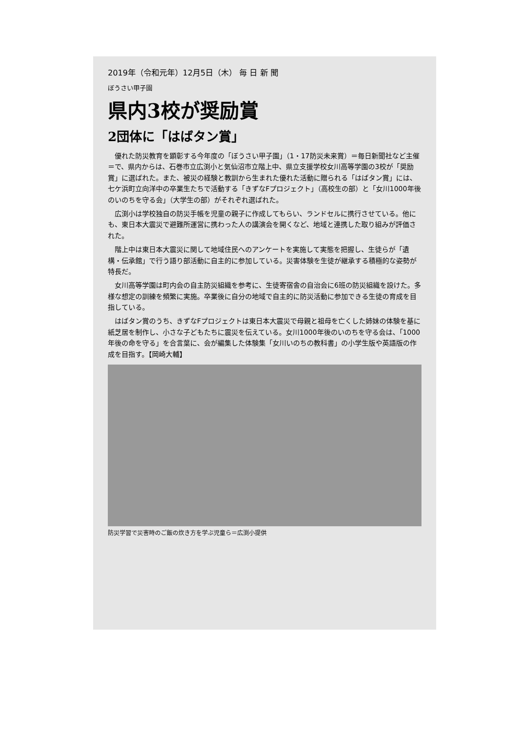2019年（令和元年）12月5日（木） 毎 日 新 聞
ぼうさい甲子園
県内3校が奨励賞
2団体に「はばタン賞」
優れた防災教育を顕彰する今年度の「ぼうさい甲子園」（1・17防災未来賞）＝毎日新聞社など主催＝で、県内からは、石巻市立広渕小と気仙沼市立階上中、県立支援学校女川高等学園の3校が「奨励賞」に選ばれた。また、被災の経験と教訓から生まれた優れた活動に贈られる「はばタン賞」には、七ケ浜町立向洋中の卒業生たちで活動する「きずなFプロジェクト」（高校生の部）と「女川1000年後のいのちを守る会」（大学生の部）がそれぞれ選ばれた。
広渕小は学校独自の防災手帳を児童の親子に作成してもらい、ランドセルに携行させている。他にも、東日本大震災で避難所運営に携わった人の講演会を開くなど、地域と連携した取り組みが評価された。
階上中は東日本大震災に関して地域住民へのアンケートを実施して実態を把握し、生徒らが「遺構・伝承館」で行う語り部活動に自主的に参加している。災害体験を生徒が継承する積極的な姿勢が特長だ。
女川高等学園は町内会の自主防災組織を参考に、生徒寄宿舎の自治会に6班の防災組織を設けた。多様な想定の訓練を頻繁に実施。卒業後に自分の地域で自主的に防災活動に参加できる生徒の育成を目指している。
はばタン賞のうち、きずなFプロジェクトは東日本大震災で母親と祖母を亡くした姉妹の体験を基に紙芝居を制作し、小さな子どもたちに震災を伝えている。女川1000年後のいのちを守る会は、「1000年後の命を守る」を合言葉に、会が編集した体験集「女川いのちの教科書」の小学生版や英語版の作成を目指す。【岡崎大輔】
防災学習で災害時のご飯の炊き方を学ぶ児童ら＝広渕小提供